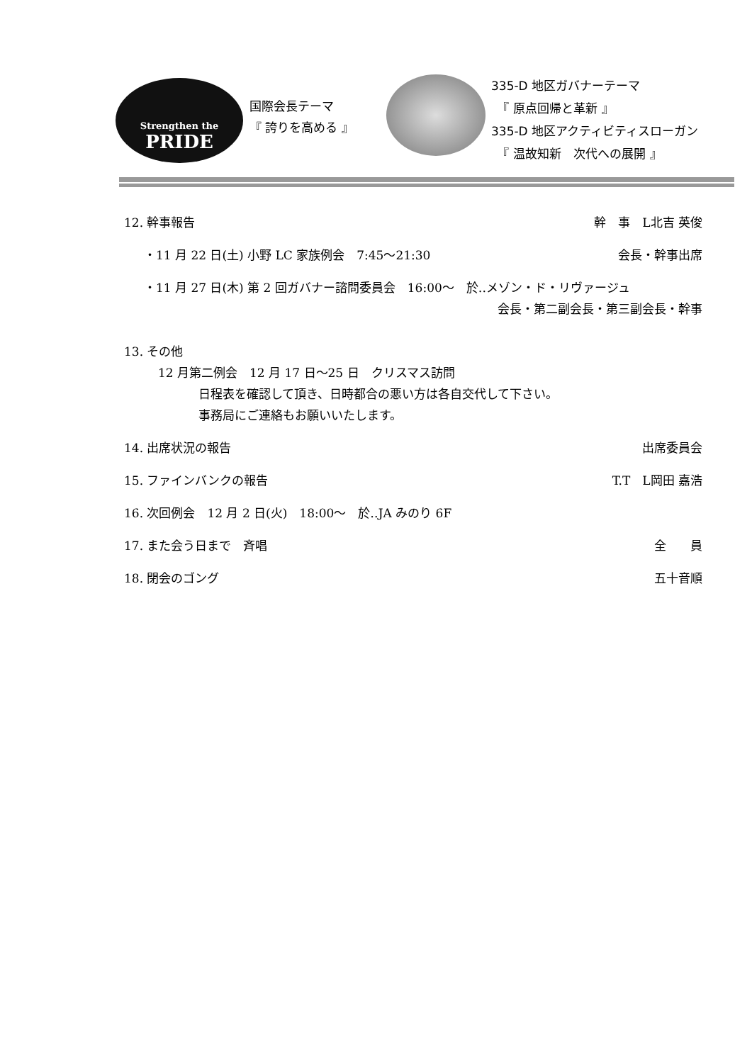Strengthen the
PRIDE
国際会長テーマ
『 誇りを高める 』
335-D 地区ガバナーテーマ
　『 原点回帰と革新 』
335-D 地区アクティビティスローガン
　『 温故知新　次代への展開 』
12. 幹事報告 幹　事　L北吉 英俊
・11 月 22 日(土) 小野 LC 家族例会　7:45～21:30 会長・幹事出席
・11 月 27 日(木) 第 2 回ガバナー諮問委員会　16:00～　於‥メゾン・ド・リヴァージュ
会長・第二副会長・第三副会長・幹事
13. その他
12 月第二例会　12 月 17 日～25 日　クリスマス訪問
日程表を確認して頂き、日時都合の悪い方は各自交代して下さい。
事務局にご連絡もお願いいたします。
14. 出席状況の報告 出席委員会
15. ファインバンクの報告 T.T　L岡田 嘉浩
16. 次回例会　12 月 2 日(火)　18:00～　於‥JA みのり 6F
17. また会う日まで　斉唱 全　　員
18. 閉会のゴング 五十音順